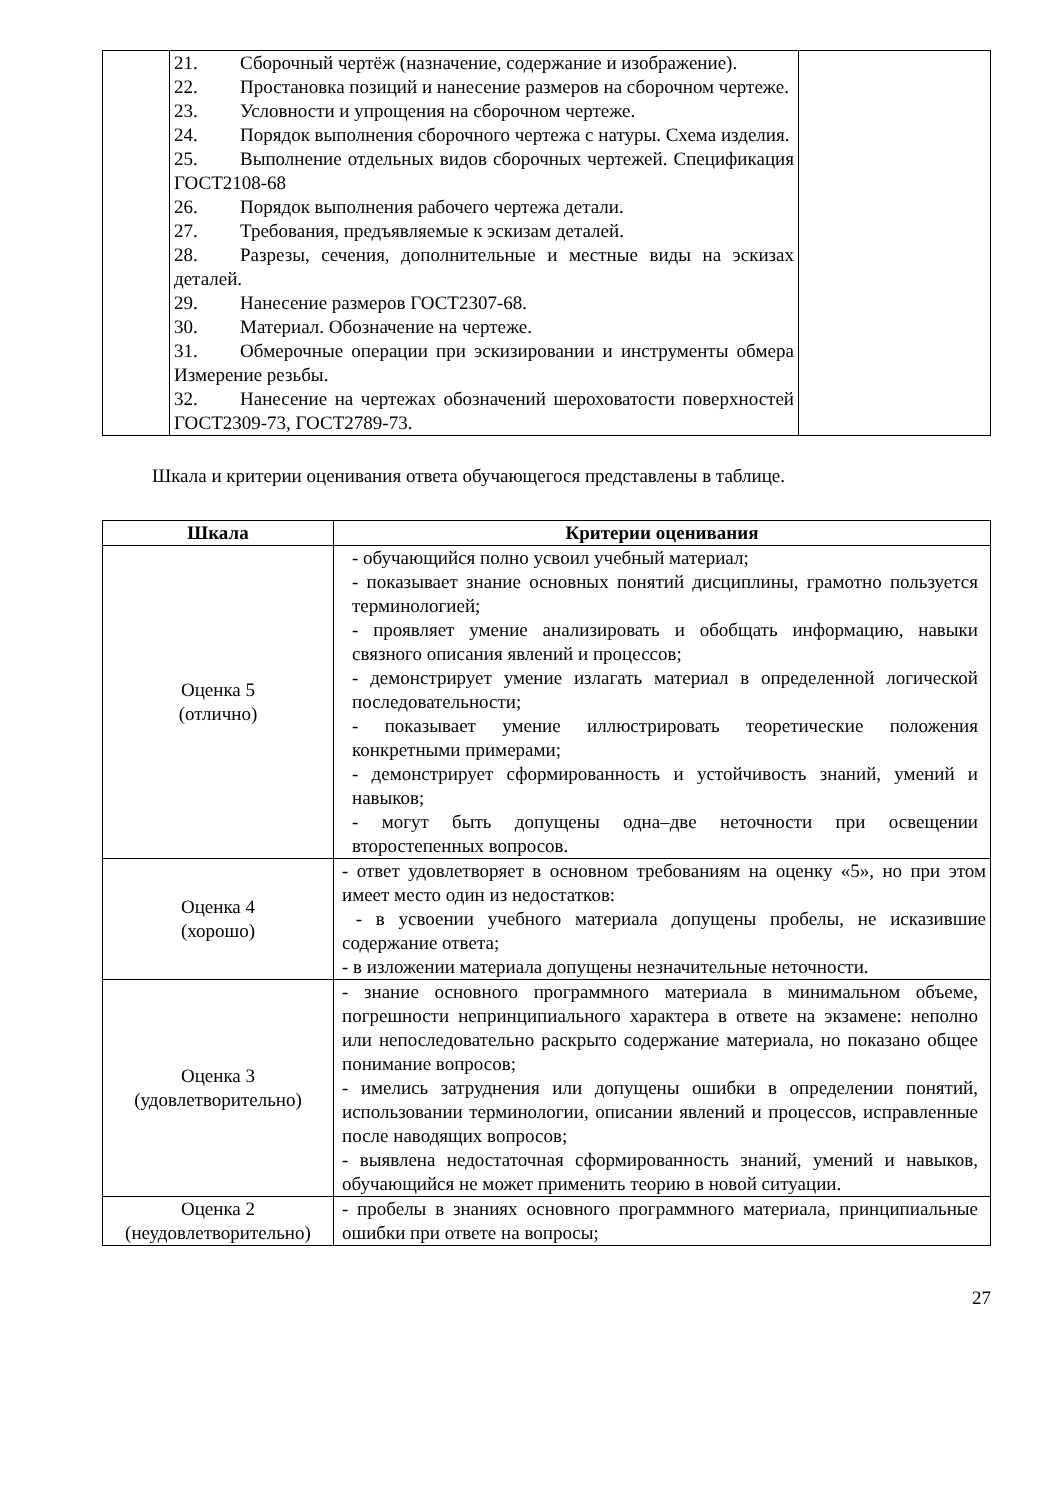| | 21. Сборочный чертёж (назначение, содержание и изображение). 22. Простановка позиций и нанесение размеров на сборочном чертеже. 23. Условности и упрощения на сборочном чертеже. 24. Порядок выполнения сборочного чертежа с натуры. Схема изделия. 25. Выполнение отдельных видов сборочных чертежей. Спецификация ГОСТ2108-68 26. Порядок выполнения рабочего чертежа детали. 27. Требования, предъявляемые к эскизам деталей. 28. Разрезы, сечения, дополнительные и местные виды на эскизах деталей. 29. Нанесение размеров ГОСТ2307-68. 30. Материал. Обозначение на чертеже. 31. Обмерочные операции при эскизировании и инструменты обмера Измерение резьбы. 32. Нанесение на чертежах обозначений шероховатости поверхностей ГОСТ2309-73, ГОСТ2789-73. | |
Шкала и критерии оценивания ответа обучающегося представлены в таблице.
| Шкала | Критерии оценивания |
| --- | --- |
| Оценка 5 (отлично) | - обучающийся полно усвоил учебный материал; - показывает знание основных понятий дисциплины, грамотно пользуется терминологией; - проявляет умение анализировать и обобщать информацию, навыки связного описания явлений и процессов; - демонстрирует умение излагать материал в определенной логической последовательности; - показывает умение иллюстрировать теоретические положения конкретными примерами; - демонстрирует сформированность и устойчивость знаний, умений и навыков; - могут быть допущены одна–две неточности при освещении второстепенных вопросов. |
| Оценка 4 (хорошо) | - ответ удовлетворяет в основном требованиям на оценку «5», но при этом имеет место один из недостатков: - в усвоении учебного материала допущены пробелы, не исказившие содержание ответа; - в изложении материала допущены незначительные неточности. |
| Оценка 3 (удовлетворительно) | - знание основного программного материала в минимальном объеме, погрешности непринципиального характера в ответе на экзамене: неполно или непоследовательно раскрыто содержание материала, но показано общее понимание вопросов; - имелись затруднения или допущены ошибки в определении понятий, использовании терминологии, описании явлений и процессов, исправленные после наводящих вопросов; - выявлена недостаточная сформированность знаний, умений и навыков, обучающийся не может применить теорию в новой ситуации. |
| Оценка 2 (неудовлетворительно) | - пробелы в знаниях основного программного материала, принципиальные ошибки при ответе на вопросы; |
27